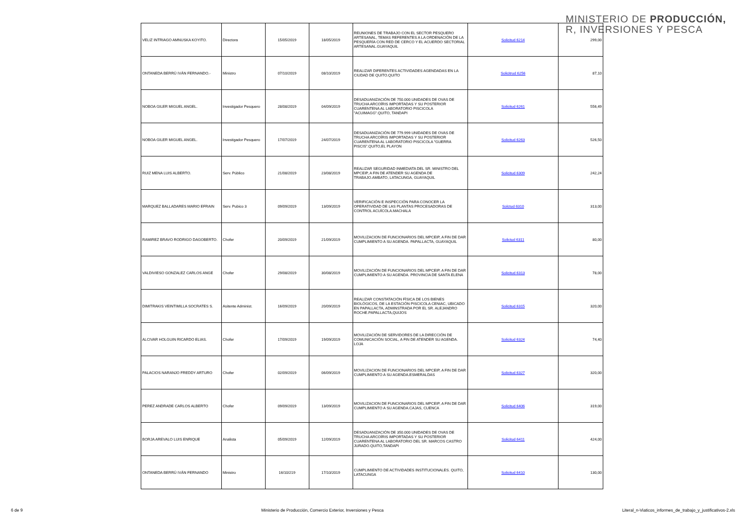MINISTERIO DE PRODUCCIÓN,
R, INVERSIONES Y PESCA
| VELIZ INTRIAGO AMNUSKA KOYITO. | Directora | 15/05/2019 | 18/05/2019 | REUNIONES DE TRABAJO CON EL SECTOR PESQUERO ARTESANAL, TEMAS REFERENTES A LA ORDENACIÓN DE LA PESQUERÍA CON RED DE CERCO Y EL ACUERDO SECTORIAL ARTESANAL.GUAYAQUIL | Solicitud 6214 | 299,00 |
| ONTANEDA BERRÚ IVÁN FERNANDO.- | Ministro | 07/10/2019 | 08/10/2019 | REALIZAR DIFERENTES ACTIVIDADES AGENDADAS EN LA CIUDAD DE QUITO.QUITO | Solicitrud 6256 | 87,10 |
| NOBOA GILER MIGUEL ANGEL. | Investigador Pesquero | 28/08/2019 | 04/09/2019 | DESADUANIZACIÓN DE 750.000 UNIDADES DE OVAS DE TRUCHA ARCOÍRIS IMPORTADAS Y SU POSTERIOR CUARENTENA AL LABORATORIO PISCICOLA "ACUIMAGG".QUITO, TANDAPI | Solicitud 6261 | 556,49 |
| NOBOA GILER MIGUEL ANGEL. | Investigador Pesquero | 17/07/2019 | 24/07/2019 | DESADUANIZACIÓN DE 779.999 UNIDADES DE OVAS DE TRUCHA ARCOÍRIS IMPORTADAS Y SU POSTERIOR CUARENTENA AL LABORATORIO PISCICOLA "GUERRA PISCIS".QUITO,EL PLAYON | Solicitud 6263 | 526,50 |
| RUIZ MENA LUIS ALBERTO. | Serv. Público | 21/08/2019 | 23/08/2019 | REALIZAR SEGURIDAD INMEDIATA DEL SR. MINISTRO DEL MPCEIP, A FIN DE ATENDER SU AGENDA DE TRABAJO.AMBATO, LATACUNGA, GUAYAQUIL | Solicitud 6309 | 242,24 |
| MARQUEZ BALLADARES MARIO EFRAIN | Serv. Pubico 3 | 09/09/2019 | 13/09/2019 | VERIFICACIÓN E INSPECCIÓN PARA CONOCER LA OPERATIVIDAD DE LAS PLANTAS PROCESADORAS DE CONTROL ACUÍCOLA.MACHALA | Solctud 6310 | 313,00 |
| RAMIREZ BRAVO RODRIGO DAGOBERTO. | Chofer | 20/09/2019 | 21/09/2019 | MOVILIZACION DE FUNCIONARIOS DEL MPCEIP, A FIN DE DAR CUMPLIMIENTO A SU AGENDA. PAPALLACTA, GUAYAQUIL | Solictud 6311 | 80,00 |
| VALDIVIESO GONZALEZ CARLOS ANGE | Chofer | 29/08/2019 | 30/08/2019 | MOVILIZACIÓN DE FUNCIONARIOS DEL MPCEIP, A FIN DE DAR CUMPLIMIENTO A SU AGENDA. PROVINCIA DE SANTA ELENA | Solicitud 6313 | 78,00 |
| DIMITRAKIS VEINTIMILLA SOCRATES S. | Asitente Administ. | 16/09/2019 | 20/09/2019 | REALIZAR CONSTATACIÓN FÍSICA DE LOS BIENES BIOLÓGICOS, DE LA ESTACIÓN PISCICOLA CENIAC, UBICADO EN PAPALLACTA, ADMINSTRADA POR EL SR. ALEJANDRO ROCHE.PAPALLACTA,QUIJOS | Solicitud 6315 | 320,00 |
| ALCIVAR HOLGUIN RICARDO ELIAS. | Chofer | 17/09/2019 | 19/09/2019 | MOVILIZACIÓN DE SERVIDORES DE LA DIRECCIÓN DE COMUNICACIÓN SOCIAL, A FIN DE ATENDER SU AGENDA. LOJA | Solicitud 6324 | 74,40 |
| PALACIOS NARANJO FREDDY ARTURO | Chofer | 02/09/2019 | 06/09/2019 | MOVILIZACION DE FUNCIONARIOS DEL MPCEIP, A FIN DE DAR CUMPLIMIENTO A SU AGENDA.ESMERALDAS | Solicitud 6327 | 320,00 |
| PEREZ ANDRADE CARLOS ALBERTO | Chofer | 09/09/2019 | 13/09/2019 | MOVILIZACION DE FUNCIONARIOS DEL MPCEIP, A FIN DE DAR CUMPLIMIENTO A SU AGENDA.CAJAS, CUENCA | Solicitud 6406 | 319,00 |
| BORJA AREVALO LUIS ENRIQUE | Analista | 05/09/2019 | 12/09/2019 | DESADUANIZACIÓN DE 350.000 UNIDADES DE OVAS DE TRUCHA ARCOÍRIS IMPORTADAS Y SU POSTERIOR CUARENTENA AL LABORATORIO DEL SR. MARCOS CASTRO JURADO.QUITO,TANDAPI | Solicitud 6411 | 424,00 |
| ONTANEDA BERRÚ IVÁN FERNANDO | Ministro | 16/10/219 | 17/10/2019 | CUMPLIMIENTO DE ACTIVIDADES INSTITUCIONALES. QUITO, LATACUNGA | Solicitud 6410 | 130,00 |
6 de 9 Ministerio de Producción, Comercio Exterior, Inversiones y Pesca Literal_n-Viaticos_informes_de_trabajo_y_justificativos-2.xls